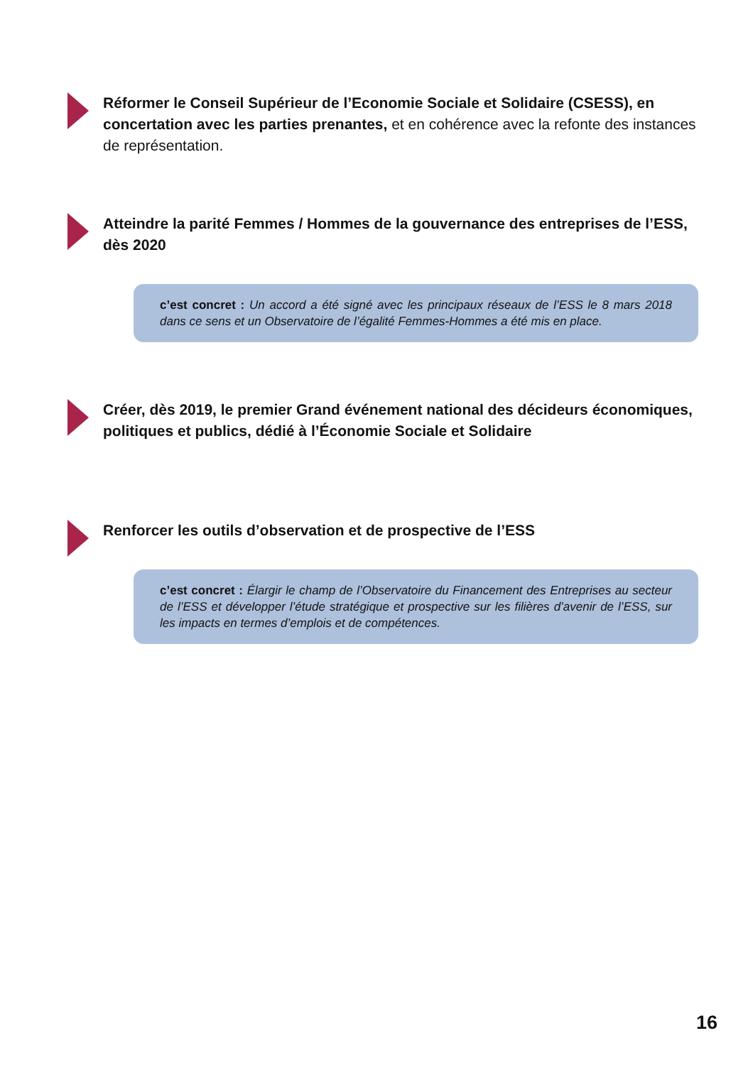Réformer le Conseil Supérieur de l’Economie Sociale et Solidaire (CSESS), en concertation avec les parties prenantes, et en cohérence avec la refonte des instances de représentation.
Atteindre la parité Femmes / Hommes de la gouvernance des entreprises de l’ESS, dès 2020
c’est concret : Un accord a été signé avec les principaux réseaux de l’ESS le 8 mars 2018 dans ce sens et un Observatoire de l’égalité Femmes-Hommes a été mis en place.
Créer, dès 2019, le premier Grand événement national des décideurs économiques, politiques et publics, dédié à l’Économie Sociale et Solidaire
Renforcer les outils d’observation et de prospective de l’ESS
c’est concret : Élargir le champ de l’Observatoire du Financement des Entreprises au secteur de l’ESS et développer l’étude stratégique et prospective sur les filières d’avenir de l’ESS, sur les impacts en termes d’emplois et de compétences.
16